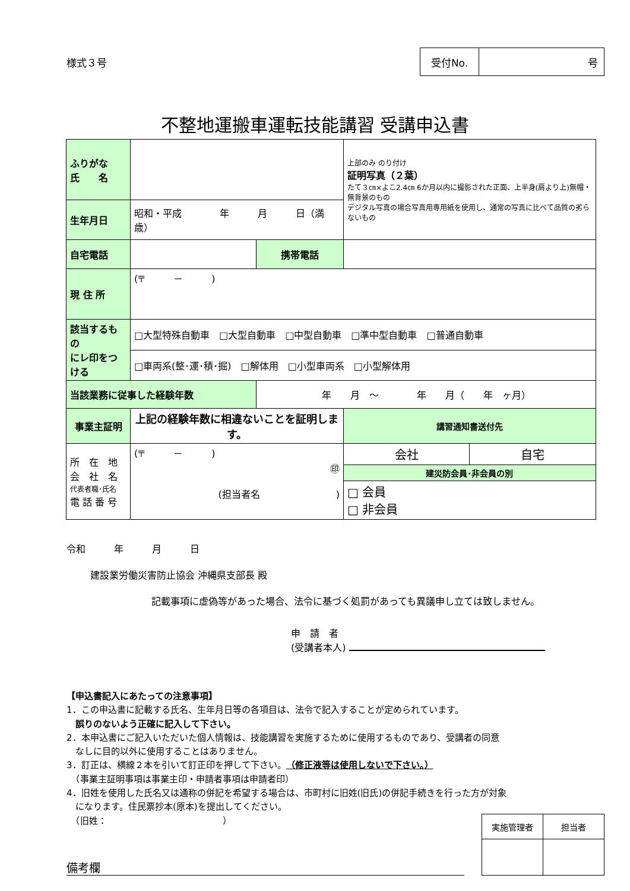様式３号
| 受付No. | 号 |
不整地運搬車運転技能講習 受講申込書
| ふりがな 氏 名 | | | | | 上部のみ のり付け 証明写真（２葉） たて３㎝×よこ2.4㎝ 6か月以内に撮影された正面、上半身(肩より上)無帽・無背景のもの デジタル写真の場合写真用専用紙を使用し、通常の写真に比べて品質の劣らないもの | |
| 生年月日 | 昭和・平成 年 月 日（満 歳） | | | | | |
| 自宅電話 | | | 携帯電話 | | | |
| 現 住 所 | (〒 － ) | | | | | |
| 該当するもの にレ印をつける | □大型特殊自動車 □大型自動車 □中型自動車 □準中型自動車 □普通自動車 | | | | | |
| | □車両系(整･運･積･掘) □解体用 □小型車両系 □小型解体用 | | | | | |
| 当該業務に従事した経験年数 | | 年 月 ～ 年 月（ 年 ヶ月） | | | | |
| 事業主証明 | 上記の経験年数に相違ないことを証明します。 | | | | 講習通知書送付先 | |
| 所 在 地 会 社 名 代表者職･氏名 電 話 番 号 | (〒 － ) ㊞ (担当者名 ) | | | | 会社 | 自宅 |
| | | | | | 建災防会員･非会員の別 | |
| | | | | | □ 会員 □ 非会員 | |
令和　　　年　　　月　　　日
建設業労働災害防止協会 沖縄県支部長 殿
記載事項に虚偽等があった場合、法令に基づく処罰があっても異議申し立ては致しません。
申　請　者
(受講者本人)
【申込書記入にあたっての注意事項】
1．この申込書に記載する氏名、生年月日等の各項目は、法令で記入することが定められています。
　誤りのないよう正確に記入して下さい。
2．本申込書にご記入いただいた個人情報は、技能講習を実施するために使用するものであり、受講者の同意
　なしに目的以外に使用することはありません。
3．訂正は、横線２本を引いて訂正印を押して下さい。（修正液等は使用しないで下さい。）
　（事業主証明事項は事業主印・申請者事項は申請者印）
4．旧姓を使用した氏名又は通称の併記を希望する場合は、市町村に旧姓(旧氏)の併記手続きを行った方が対象
　になります。住民票抄本(原本)を提出してください。
　（旧姓：　　　　　　　　　　　　　）
備考欄
| 実施管理者 | 担当者 |